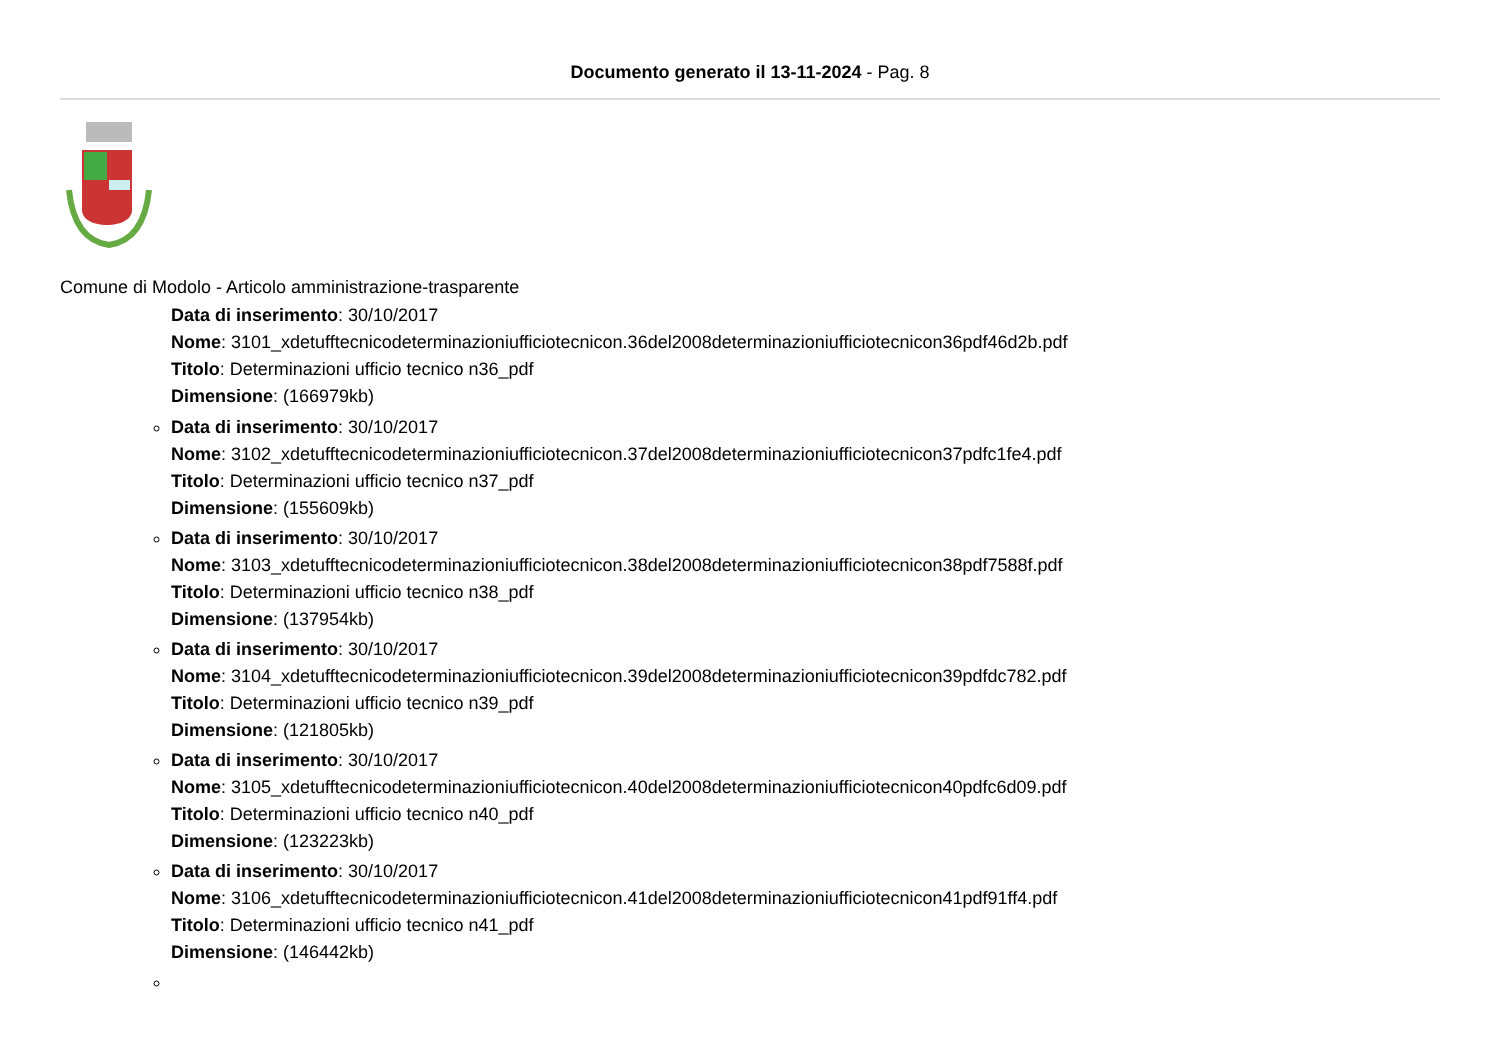Documento generato il 13-11-2024 - Pag. 8
Comune di Modolo - Articolo amministrazione-trasparente
Data di inserimento: 30/10/2017
Nome: 3101_xdetufftecnicodeterminazioniufficiotecnicon.36del2008determinazioniufficiotecnicon36pdf46d2b.pdf
Titolo: Determinazioni ufficio tecnico n36_pdf
Dimensione: (166979kb)
Data di inserimento: 30/10/2017
Nome: 3102_xdetufftecnicodeterminazioniufficiotecnicon.37del2008determinazioniufficiotecnicon37pdfc1fe4.pdf
Titolo: Determinazioni ufficio tecnico n37_pdf
Dimensione: (155609kb)
Data di inserimento: 30/10/2017
Nome: 3103_xdetufftecnicodeterminazioniufficiotecnicon.38del2008determinazioniufficiotecnicon38pdf7588f.pdf
Titolo: Determinazioni ufficio tecnico n38_pdf
Dimensione: (137954kb)
Data di inserimento: 30/10/2017
Nome: 3104_xdetufftecnicodeterminazioniufficiotecnicon.39del2008determinazioniufficiotecnicon39pdfdc782.pdf
Titolo: Determinazioni ufficio tecnico n39_pdf
Dimensione: (121805kb)
Data di inserimento: 30/10/2017
Nome: 3105_xdetufftecnicodeterminazioniufficiotecnicon.40del2008determinazioniufficiotecnicon40pdfc6d09.pdf
Titolo: Determinazioni ufficio tecnico n40_pdf
Dimensione: (123223kb)
Data di inserimento: 30/10/2017
Nome: 3106_xdetufftecnicodeterminazioniufficiotecnicon.41del2008determinazioniufficiotecnicon41pdf91ff4.pdf
Titolo: Determinazioni ufficio tecnico n41_pdf
Dimensione: (146442kb)